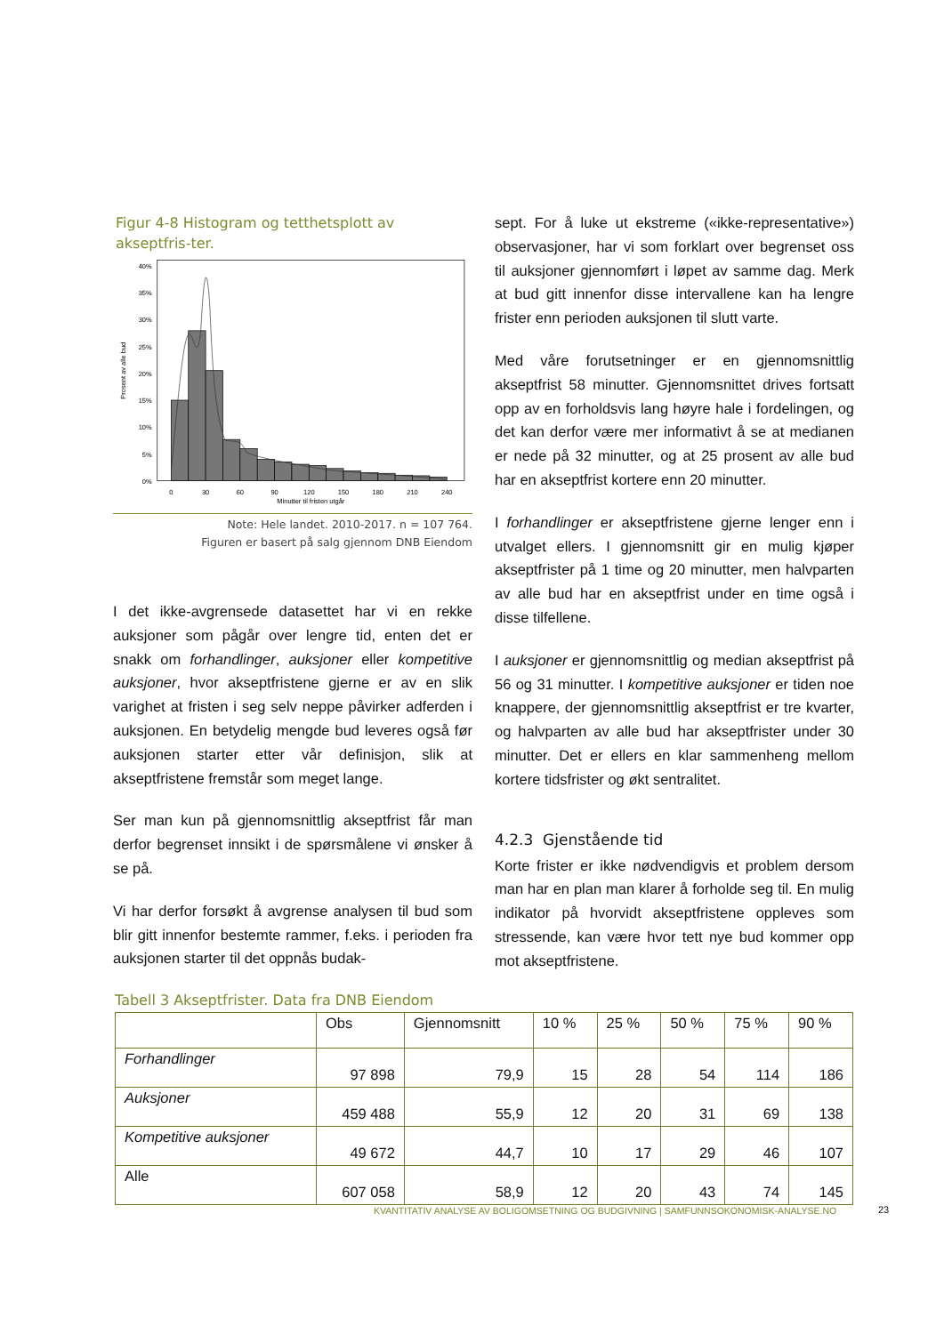Figur 4-8 Histogram og tetthetsplott av akseptfris-ter.
40%
35%
30%
25%
20%
15%
10%
5%
0%
0
30
60
90
120
150
180
210
240
Minutter til fristen utgår
Prosent av alle bud
Note: Hele landet. 2010-2017. n = 107 764.
Figuren er basert på salg gjennom DNB Eiendom
I det ikke-avgrensede datasettet har vi en rekke auksjoner som pågår over lengre tid, enten det er snakk om forhandlinger, auksjoner eller kompetitive auksjoner, hvor akseptfristene gjerne er av en slik varighet at fristen i seg selv neppe påvirker adferden i auksjonen. En betydelig mengde bud leveres også før auksjonen starter etter vår definisjon, slik at akseptfristene fremstår som meget lange.
Ser man kun på gjennomsnittlig akseptfrist får man derfor begrenset innsikt i de spørsmålene vi ønsker å se på.
Vi har derfor forsøkt å avgrense analysen til bud som blir gitt innenfor bestemte rammer, f.eks. i perioden fra auksjonen starter til det oppnås budak-
sept. For å luke ut ekstreme («ikke-representative») observasjoner, har vi som forklart over begrenset oss til auksjoner gjennomført i løpet av samme dag. Merk at bud gitt innenfor disse intervallene kan ha lengre frister enn perioden auksjonen til slutt varte.
Med våre forutsetninger er en gjennomsnittlig akseptfrist 58 minutter. Gjennomsnittet drives fortsatt opp av en forholdsvis lang høyre hale i fordelingen, og det kan derfor være mer informativt å se at medianen er nede på 32 minutter, og at 25 prosent av alle bud har en akseptfrist kortere enn 20 minutter.
I forhandlinger er akseptfristene gjerne lenger enn i utvalget ellers. I gjennomsnitt gir en mulig kjøper akseptfrister på 1 time og 20 minutter, men halvparten av alle bud har en akseptfrist under en time også i disse tilfellene.
I auksjoner er gjennomsnittlig og median akseptfrist på 56 og 31 minutter. I kompetitive auksjoner er tiden noe knappere, der gjennomsnittlig akseptfrist er tre kvarter, og halvparten av alle bud har akseptfrister under 30 minutter. Det er ellers en klar sammenheng mellom kortere tidsfrister og økt sentralitet.
4.2.3 Gjenstående tid
Korte frister er ikke nødvendigvis et problem dersom man har en plan man klarer å forholde seg til. En mulig indikator på hvorvidt akseptfristene oppleves som stressende, kan være hvor tett nye bud kommer opp mot akseptfristene.
Tabell 3 Akseptfrister. Data fra DNB Eiendom
| | Obs | Gjennomsnitt | 10 % | 25 % | 50 % | 75 % | 90 % |
| --- | --- | --- | --- | --- | --- | --- | --- |
| Forhandlinger | 97 898 | 79,9 | 15 | 28 | 54 | 114 | 186 |
| Auksjoner | 459 488 | 55,9 | 12 | 20 | 31 | 69 | 138 |
| Kompetitive auksjoner | 49 672 | 44,7 | 10 | 17 | 29 | 46 | 107 |
| Alle | 607 058 | 58,9 | 12 | 20 | 43 | 74 | 145 |
KVANTITATIV ANALYSE AV BOLIGOMSETNING OG BUDGIVNING | SAMFUNNSOKONOMISK-ANALYSE.NO
23